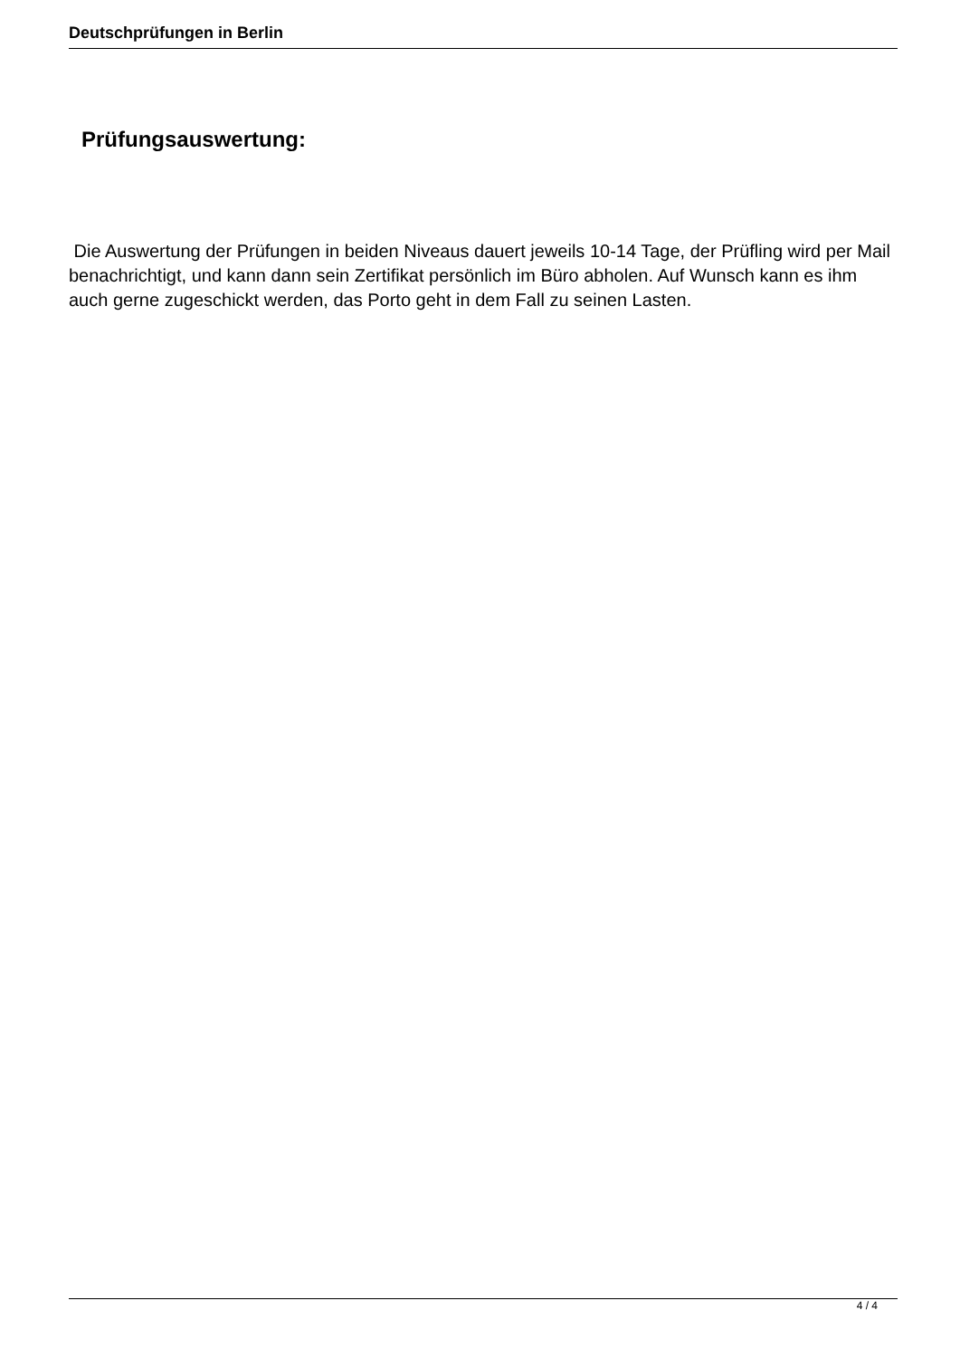Deutschprüfungen in Berlin
Prüfungsauswertung:
Die Auswertung der Prüfungen in beiden Niveaus dauert jeweils 10-14 Tage, der Prüfling wird per Mail benachrichtigt, und kann dann sein Zertifikat persönlich im Büro abholen. Auf Wunsch kann es ihm auch gerne zugeschickt werden, das Porto geht in dem Fall zu seinen Lasten.
4 / 4